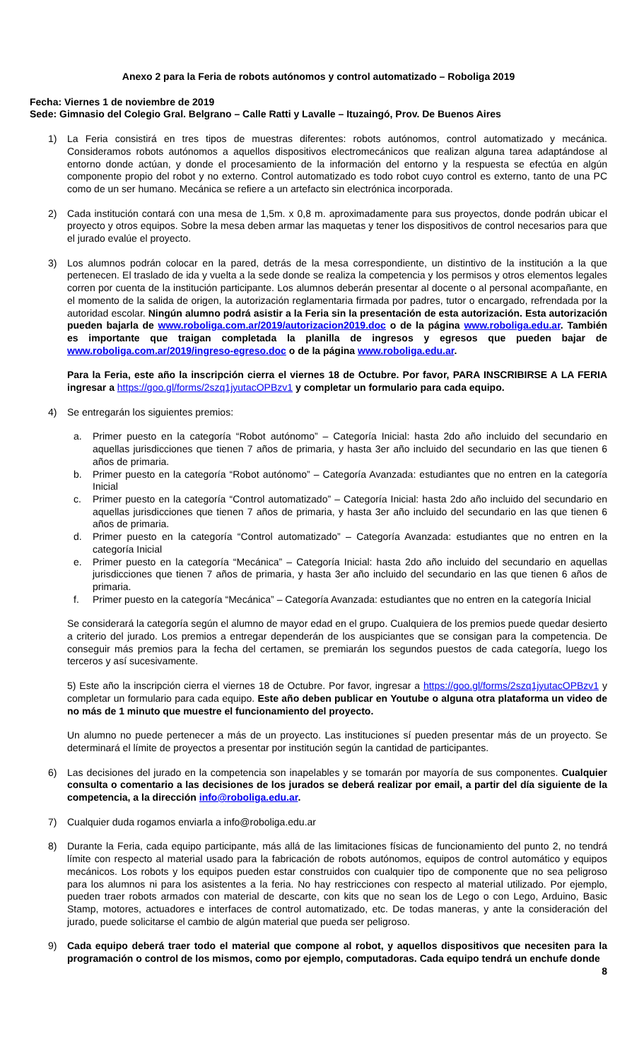Anexo 2 para la Feria de robots autónomos y control automatizado – Roboliga 2019
Fecha: Viernes 1 de noviembre de 2019
Sede: Gimnasio del Colegio Gral. Belgrano – Calle Ratti y Lavalle – Ituzaingó, Prov. De Buenos Aires
1) La Feria consistirá en tres tipos de muestras diferentes: robots autónomos, control automatizado y mecánica. Consideramos robots autónomos a aquellos dispositivos electromecánicos que realizan alguna tarea adaptándose al entorno donde actúan, y donde el procesamiento de la información del entorno y la respuesta se efectúa en algún componente propio del robot y no externo. Control automatizado es todo robot cuyo control es externo, tanto de una PC como de un ser humano. Mecánica se refiere a un artefacto sin electrónica incorporada.
2) Cada institución contará con una mesa de 1,5m. x 0,8 m. aproximadamente para sus proyectos, donde podrán ubicar el proyecto y otros equipos. Sobre la mesa deben armar las maquetas y tener los dispositivos de control necesarios para que el jurado evalúe el proyecto.
3) Los alumnos podrán colocar en la pared, detrás de la mesa correspondiente, un distintivo de la institución a la que pertenecen. El traslado de ida y vuelta a la sede donde se realiza la competencia y los permisos y otros elementos legales corren por cuenta de la institución participante. Los alumnos deberán presentar al docente o al personal acompañante, en el momento de la salida de origen, la autorización reglamentaria firmada por padres, tutor o encargado, refrendada por la autoridad escolar. Ningún alumno podrá asistir a la Feria sin la presentación de esta autorización. Esta autorización pueden bajarla de www.roboliga.com.ar/2019/autorizacion2019.doc o de la página www.roboliga.edu.ar. También es importante que traigan completada la planilla de ingresos y egresos que pueden bajar de www.roboliga.com.ar/2019/ingreso-egreso.doc o de la página www.roboliga.edu.ar.
Para la Feria, este año la inscripción cierra el viernes 18 de Octubre. Por favor, PARA INSCRIBIRSE A LA FERIA ingresar a https://goo.gl/forms/2szq1jyutacOPBzv1 y completar un formulario para cada equipo.
4) Se entregarán los siguientes premios:
a. Primer puesto en la categoría “Robot autónomo” – Categoría Inicial: hasta 2do año incluido del secundario en aquellas jurisdicciones que tienen 7 años de primaria, y hasta 3er año incluido del secundario en las que tienen 6 años de primaria.
b. Primer puesto en la categoría “Robot autónomo” – Categoría Avanzada: estudiantes que no entren en la categoría Inicial
c. Primer puesto en la categoría “Control automatizado” – Categoría Inicial: hasta 2do año incluido del secundario en aquellas jurisdicciones que tienen 7 años de primaria, y hasta 3er año incluido del secundario en las que tienen 6 años de primaria.
d. Primer puesto en la categoría “Control automatizado” – Categoría Avanzada: estudiantes que no entren en la categoría Inicial
e. Primer puesto en la categoría “Mecánica” – Categoría Inicial: hasta 2do año incluido del secundario en aquellas jurisdicciones que tienen 7 años de primaria, y hasta 3er año incluido del secundario en las que tienen 6 años de primaria.
f. Primer puesto en la categoría “Mecánica” – Categoría Avanzada: estudiantes que no entren en la categoría Inicial
Se considerará la categoría según el alumno de mayor edad en el grupo. Cualquiera de los premios puede quedar desierto a criterio del jurado. Los premios a entregar dependerán de los auspiciantes que se consigan para la competencia. De conseguir más premios para la fecha del certamen, se premiarán los segundos puestos de cada categoría, luego los terceros y así sucesivamente.
5) Este año la inscripción cierra el viernes 18 de Octubre. Por favor, ingresar a https://goo.gl/forms/2szq1jyutacOPBzv1 y completar un formulario para cada equipo. Este año deben publicar en Youtube o alguna otra plataforma un video de no más de 1 minuto que muestre el funcionamiento del proyecto.
Un alumno no puede pertenecer a más de un proyecto. Las instituciones sí pueden presentar más de un proyecto. Se determinará el límite de proyectos a presentar por institución según la cantidad de participantes.
6) Las decisiones del jurado en la competencia son inapelables y se tomarán por mayoría de sus componentes. Cualquier consulta o comentario a las decisiones de los jurados se deberá realizar por email, a partir del día siguiente de la competencia, a la dirección info@roboliga.edu.ar.
7) Cualquier duda rogamos enviarla a info@roboliga.edu.ar
8) Durante la Feria, cada equipo participante, más allá de las limitaciones físicas de funcionamiento del punto 2, no tendrá límite con respecto al material usado para la fabricación de robots autónomos, equipos de control automático y equipos mecánicos. Los robots y los equipos pueden estar construidos con cualquier tipo de componente que no sea peligroso para los alumnos ni para los asistentes a la feria. No hay restricciones con respecto al material utilizado. Por ejemplo, pueden traer robots armados con material de descarte, con kits que no sean los de Lego o con Lego, Arduino, Basic Stamp, motores, actuadores e interfaces de control automatizado, etc. De todas maneras, y ante la consideración del jurado, puede solicitarse el cambio de algún material que pueda ser peligroso.
9) Cada equipo deberá traer todo el material que compone al robot, y aquellos dispositivos que necesiten para la programación o control de los mismos, como por ejemplo, computadoras. Cada equipo tendrá un enchufe donde
8